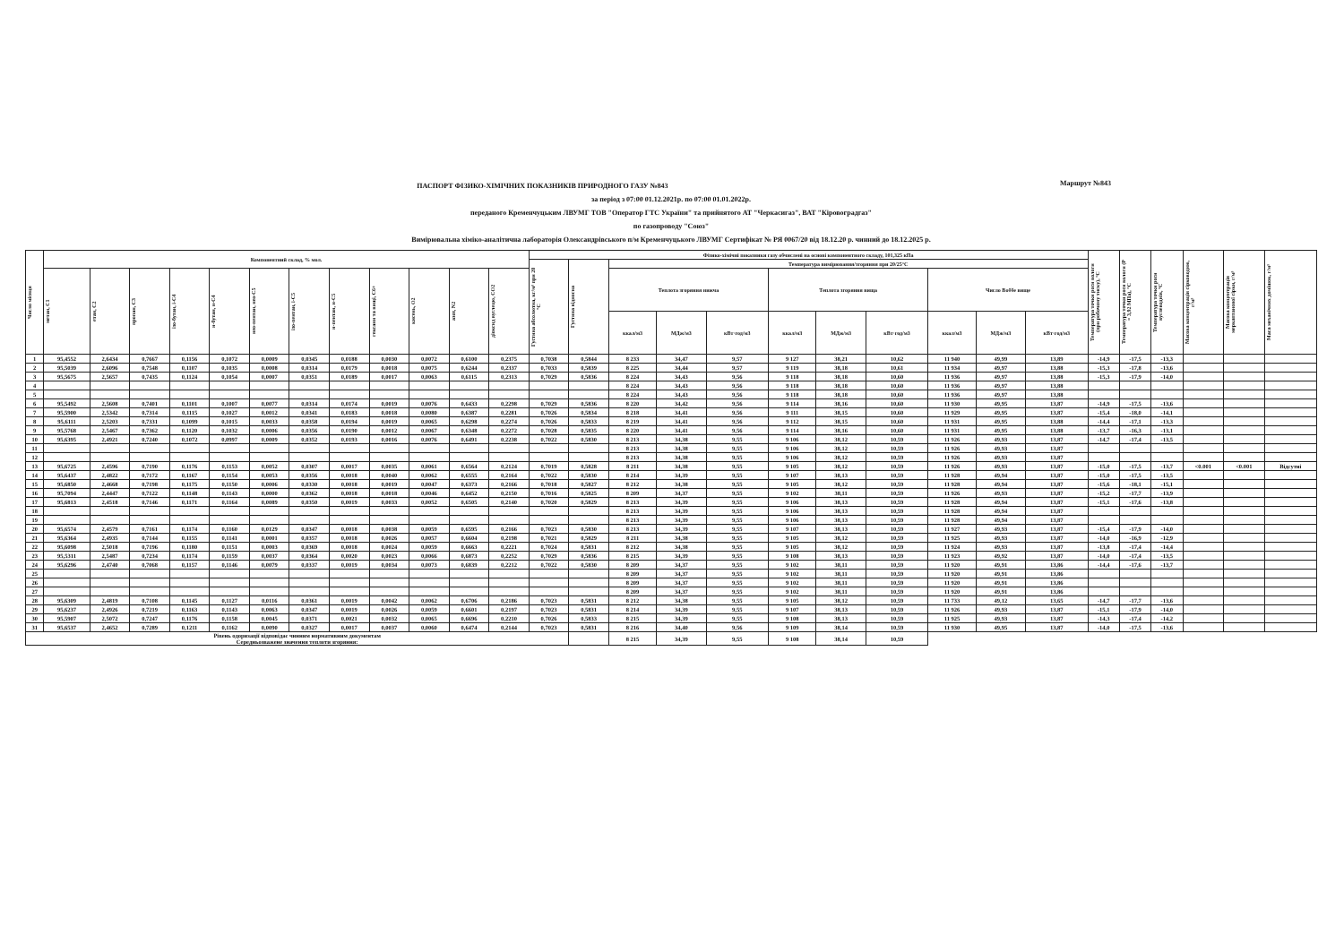Маршрут №843
ПАСПОРТ ФІЗИКО-ХІМІЧНИХ ПОКАЗНИКІВ ПРИРОДНОГО ГАЗУ №843
за період з 07:00 01.12.2021р. по 07:00 01.01.2022р.
переданого Кременчуцьким ЛВУМГ ТОВ "Оператор ГТС України" та прийнятого АТ "Черкасигаз", ВАТ "Кіровоградгаз"
по газопроводу "Союз"
Вимірювальна хіміко-аналітична лабораторія Олександрівського п/м Кременчуцького ЛВУМГ Сертифікат № РЯ 0067/20 від 18.12.20 р. чинний до 18.12.2025 р.
| Число місяця | Компонентний склад, % мол. | | | | | | | | | | | | Фізико-хімічні показники газу обчислені на основі компонентного складу, 101,325 кПа | | | | | | | | | | | Температура точки роси вологи (при робочому тиску), °С | Температура точки роси вологи (Р = 3,92 МПа), °С | Температура точки роси вуглеводнів, °С | Масова концентрація сірководню, г/м³ | Масова концентрація меркаптанової сірки, г/м³ | Маса механічних домішок, г/м³ |
| --- | --- | --- | --- | --- | --- | --- | --- | --- | --- | --- | --- | --- | --- | --- | --- | --- | --- | --- | --- | --- | --- | --- | --- | --- | --- | --- | --- | --- | --- |
| | | | | | | | | | | | | | Густина абсолютна, кг/м³ при 20 °С | Густина відносна | Температура вимірювання/згоряння при 20/25°С | | | | | | | | | | | | | | |
| | метан, С1 | етан, С2 | пропан, С3 | ізо-бутан, і-С4 | н-бутан, н-С4 | нео-пентан, нео-С5 | ізо-пентан, і-С5 | н-пентан, н-С5 | гексани та вищі, С6+ | кисень, О2 | азот, N2 | діоксид вуглецю, СО2 | | | Теплота згоряння нижча | | | Теплота згоряння вища | | | Число Воббе вище | | | | | | | | |
| | | | | | | | | | | | | | | | ккал/м3 | МДж/м3 | кВт·год/м3 | ккал/м3 | МДж/м3 | кВт·год/м3 | ккал/м3 | МДж/м3 | кВт·год/м3 | | | | | | |
| 1 | 95,4552 | 2,6434 | 0,7667 | 0,1156 | 0,1072 | 0,0009 | 0,0345 | 0,0188 | 0,0030 | 0,0072 | 0,6100 | 0,2375 | 0,7038 | 0,5844 | 8 233 | 34,47 | 9,57 | 9 127 | 38,21 | 10,62 | 11 940 | 49,99 | 13,89 | -14,9 | -17,5 | -13,3 | | | |
| 2 | 95,5039 | 2,6096 | 0,7548 | 0,1107 | 0,1035 | 0,0008 | 0,0314 | 0,0179 | 0,0018 | 0,0075 | 0,6244 | 0,2337 | 0,7033 | 0,5839 | 8 225 | 34,44 | 9,57 | 9 119 | 38,18 | 10,61 | 11 934 | 49,97 | 13,88 | -15,3 | -17,8 | -13,6 | | | |
| 3 | 95,5675 | 2,5657 | 0,7435 | 0,1124 | 0,1054 | 0,0007 | 0,0351 | 0,0189 | 0,0017 | 0,0063 | 0,6115 | 0,2313 | 0,7029 | 0,5836 | 8 224 | 34,43 | 9,56 | 9 118 | 38,18 | 10,60 | 11 936 | 49,97 | 13,88 | -15,3 | -17,9 | -14,0 | | | |
| 4 | | | | | | | | | | | | | | | 8 224 | 34,43 | 9,56 | 9 118 | 38,18 | 10,60 | 11 936 | 49,97 | 13,88 | | | | | | |
| 5 | | | | | | | | | | | | | | | 8 224 | 34,43 | 9,56 | 9 118 | 38,18 | 10,60 | 11 936 | 49,97 | 13,88 | | | | | | |
| 6 | 95,5492 | 2,5608 | 0,7401 | 0,1101 | 0,1007 | 0,0077 | 0,0314 | 0,0174 | 0,0019 | 0,0076 | 0,6433 | 0,2298 | 0,7029 | 0,5836 | 8 220 | 34,42 | 9,56 | 9 114 | 38,16 | 10,60 | 11 930 | 49,95 | 13,87 | -14,9 | -17,5 | -13,6 | | | |
| 7 | 95,5900 | 2,5342 | 0,7314 | 0,1115 | 0,1027 | 0,0012 | 0,0341 | 0,0183 | 0,0018 | 0,0080 | 0,6387 | 0,2281 | 0,7026 | 0,5834 | 8 218 | 34,41 | 9,56 | 9 111 | 38,15 | 10,60 | 11 929 | 49,95 | 13,87 | -15,4 | -18,0 | -14,1 | | | |
| 8 | 95,6111 | 2,5203 | 0,7331 | 0,1099 | 0,1015 | 0,0033 | 0,0358 | 0,0194 | 0,0019 | 0,0065 | 0,6298 | 0,2274 | 0,7026 | 0,5833 | 8 219 | 34,41 | 9,56 | 9 112 | 38,15 | 10,60 | 11 931 | 49,95 | 13,88 | -14,4 | -17,1 | -13,3 | | | |
| 9 | 95,5768 | 2,5467 | 0,7362 | 0,1120 | 0,1032 | 0,0006 | 0,0356 | 0,0190 | 0,0012 | 0,0067 | 0,6348 | 0,2272 | 0,7028 | 0,5835 | 8 220 | 34,41 | 9,56 | 9 114 | 38,16 | 10,60 | 11 931 | 49,95 | 13,88 | -13,7 | -16,3 | -13,1 | | | |
| 10 | 95,6395 | 2,4921 | 0,7240 | 0,1072 | 0,0997 | 0,0009 | 0,0352 | 0,0193 | 0,0016 | 0,0076 | 0,6491 | 0,2238 | 0,7022 | 0,5830 | 8 213 | 34,38 | 9,55 | 9 106 | 38,12 | 10,59 | 11 926 | 49,93 | 13,87 | -14,7 | -17,4 | -13,5 | | | |
| 11 | | | | | | | | | | | | | | | 8 213 | 34,38 | 9,55 | 9 106 | 38,12 | 10,59 | 11 926 | 49,93 | 13,87 | | | | | | |
| 12 | | | | | | | | | | | | | | | 8 213 | 34,38 | 9,55 | 9 106 | 38,12 | 10,59 | 11 926 | 49,93 | 13,87 | | | | | | |
| 13 | 95,6725 | 2,4596 | 0,7190 | 0,1176 | 0,1153 | 0,0052 | 0,0307 | 0,0017 | 0,0035 | 0,0061 | 0,6564 | 0,2124 | 0,7019 | 0,5828 | 8 211 | 34,38 | 9,55 | 9 105 | 38,12 | 10,59 | 11 926 | 49,93 | 13,87 | -15,0 | -17,5 | -13,7 | <0.001 | <0.001 | Відсутні |
| 14 | 95,6437 | 2,4822 | 0,7172 | 0,1167 | 0,1154 | 0,0053 | 0,0356 | 0,0018 | 0,0040 | 0,0062 | 0,6555 | 0,2164 | 0,7022 | 0,5830 | 8 214 | 34,39 | 9,55 | 9 107 | 38,13 | 10,59 | 11 928 | 49,94 | 13,87 | -15,0 | -17,5 | -13,5 | | | |
| 15 | 95,6850 | 2,4668 | 0,7198 | 0,1175 | 0,1150 | 0,0006 | 0,0330 | 0,0018 | 0,0019 | 0,0047 | 0,6373 | 0,2166 | 0,7018 | 0,5827 | 8 212 | 34,38 | 9,55 | 9 105 | 38,12 | 10,59 | 11 928 | 49,94 | 13,87 | -15,6 | -18,1 | -15,1 | | | |
| 16 | 95,7094 | 2,4447 | 0,7122 | 0,1148 | 0,1143 | 0,0000 | 0,0362 | 0,0018 | 0,0018 | 0,0046 | 0,6452 | 0,2150 | 0,7016 | 0,5825 | 8 209 | 34,37 | 9,55 | 9 102 | 38,11 | 10,59 | 11 926 | 49,93 | 13,87 | -15,2 | -17,7 | -13,9 | | | |
| 17 | 95,6813 | 2,4518 | 0,7146 | 0,1171 | 0,1164 | 0,0089 | 0,0350 | 0,0019 | 0,0033 | 0,0052 | 0,6505 | 0,2140 | 0,7020 | 0,5829 | 8 213 | 34,39 | 9,55 | 9 106 | 38,13 | 10,59 | 11 928 | 49,94 | 13,87 | -15,1 | -17,6 | -13,8 | | | |
| 18 | | | | | | | | | | | | | | | 8 213 | 34,39 | 9,55 | 9 106 | 38,13 | 10,59 | 11 928 | 49,94 | 13,87 | | | | | | |
| 19 | | | | | | | | | | | | | | | 8 213 | 34,39 | 9,55 | 9 106 | 38,13 | 10,59 | 11 928 | 49,94 | 13,87 | | | | | | |
| 20 | 95,6574 | 2,4579 | 0,7161 | 0,1174 | 0,1160 | 0,0129 | 0,0347 | 0,0018 | 0,0038 | 0,0059 | 0,6595 | 0,2166 | 0,7023 | 0,5830 | 8 213 | 34,39 | 9,55 | 9 107 | 38,13 | 10,59 | 11 927 | 49,93 | 13,87 | -15,4 | -17,9 | -14,0 | | | |
| 21 | 95,6364 | 2,4935 | 0,7144 | 0,1155 | 0,1141 | 0,0001 | 0,0357 | 0,0018 | 0,0026 | 0,0057 | 0,6604 | 0,2198 | 0,7021 | 0,5829 | 8 211 | 34,38 | 9,55 | 9 105 | 38,12 | 10,59 | 11 925 | 49,93 | 13,87 | -14,0 | -16,9 | -12,9 | | | |
| 22 | 95,6098 | 2,5018 | 0,7196 | 0,1180 | 0,1151 | 0,0003 | 0,0369 | 0,0018 | 0,0024 | 0,0059 | 0,6663 | 0,2221 | 0,7024 | 0,5831 | 8 212 | 34,38 | 9,55 | 9 105 | 38,12 | 10,59 | 11 924 | 49,93 | 13,87 | -13,8 | -17,4 | -14,4 | | | |
| 23 | 95,5311 | 2,5487 | 0,7234 | 0,1174 | 0,1159 | 0,0037 | 0,0364 | 0,0020 | 0,0023 | 0,0066 | 0,6873 | 0,2252 | 0,7029 | 0,5836 | 8 215 | 34,39 | 9,55 | 9 108 | 38,13 | 10,59 | 11 923 | 49,92 | 13,87 | -14,0 | -17,4 | -13,5 | | | |
| 24 | 95,6296 | 2,4740 | 0,7068 | 0,1157 | 0,1146 | 0,0079 | 0,0337 | 0,0019 | 0,0034 | 0,0073 | 0,6839 | 0,2212 | 0,7022 | 0,5830 | 8 209 | 34,37 | 9,55 | 9 102 | 38,11 | 10,59 | 11 920 | 49,91 | 13,86 | -14,4 | -17,6 | -13,7 | | | |
| 25 | | | | | | | | | | | | | | | 8 209 | 34,37 | 9,55 | 9 102 | 38,11 | 10,59 | 11 920 | 49,91 | 13,86 | | | | | | |
| 26 | | | | | | | | | | | | | | | 8 209 | 34,37 | 9,55 | 9 102 | 38,11 | 10,59 | 11 920 | 49,91 | 13,86 | | | | | | |
| 27 | | | | | | | | | | | | | | | 8 209 | 34,37 | 9,55 | 9 102 | 38,11 | 10,59 | 11 920 | 49,91 | 13,86 | | | | | | |
| 28 | 95,6309 | 2,4819 | 0,7108 | 0,1145 | 0,1127 | 0,0116 | 0,0361 | 0,0019 | 0,0042 | 0,0062 | 0,6706 | 0,2186 | 0,7023 | 0,5831 | 8 212 | 34,38 | 9,55 | 9 105 | 38,12 | 10,59 | 11 733 | 49,12 | 13,65 | -14,7 | -17,7 | -13,6 | | | |
| 29 | 95,6237 | 2,4926 | 0,7219 | 0,1163 | 0,1143 | 0,0063 | 0,0347 | 0,0019 | 0,0026 | 0,0059 | 0,6601 | 0,2197 | 0,7023 | 0,5831 | 8 214 | 34,39 | 9,55 | 9 107 | 38,13 | 10,59 | 11 926 | 49,93 | 13,87 | -15,1 | -17,9 | -14,0 | | | |
| 30 | 95,5907 | 2,5072 | 0,7247 | 0,1176 | 0,1158 | 0,0045 | 0,0371 | 0,0021 | 0,0032 | 0,0065 | 0,6696 | 0,2210 | 0,7026 | 0,5833 | 8 215 | 34,39 | 9,55 | 9 108 | 38,13 | 10,59 | 11 925 | 49,93 | 13,87 | -14,3 | -17,4 | -14,2 | | | |
| 31 | 95,6537 | 2,4652 | 0,7289 | 0,1211 | 0,1162 | 0,0090 | 0,0327 | 0,0017 | 0,0037 | 0,0060 | 0,6474 | 0,2144 | 0,7023 | 0,5831 | 8 216 | 34,40 | 9,56 | 9 109 | 38,14 | 10,59 | 11 930 | 49,95 | 13,87 | -14,0 | -17,5 | -13,6 | | | |
| Рівень одоризації відповідає чинним нормативним документам Середньозважене значення теплоти згоряння: | | | | | | | | | | | | | | | 8 215 | 34,39 | 9,55 | 9 108 | 38,14 | 10,59 | | | | | | | | | |